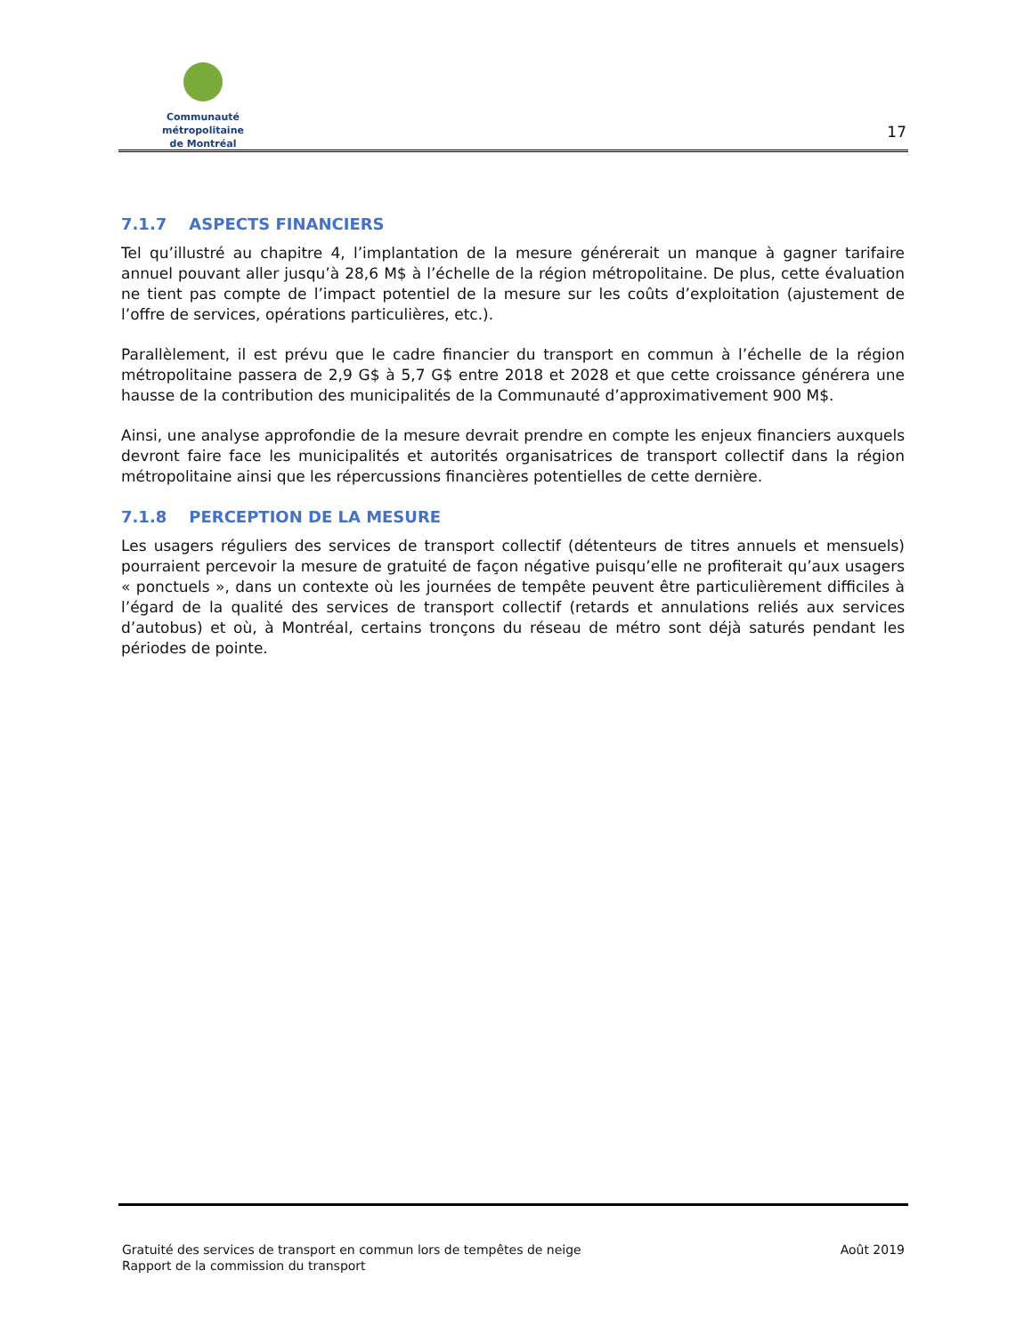Communauté métropolitaine
de Montréal
17
7.1.7 ASPECTS FINANCIERS
Tel qu’illustré au chapitre 4, l’implantation de la mesure générerait un manque à gagner tarifaire annuel pouvant aller jusqu’à 28,6 M$ à l’échelle de la région métropolitaine. De plus, cette évaluation ne tient pas compte de l’impact potentiel de la mesure sur les coûts d’exploitation (ajustement de l’offre de services, opérations particulières, etc.).
Parallèlement, il est prévu que le cadre financier du transport en commun à l’échelle de la région métropolitaine passera de 2,9 G$ à 5,7 G$ entre 2018 et 2028 et que cette croissance générera une hausse de la contribution des municipalités de la Communauté d’approximativement 900 M$.
Ainsi, une analyse approfondie de la mesure devrait prendre en compte les enjeux financiers auxquels devront faire face les municipalités et autorités organisatrices de transport collectif dans la région métropolitaine ainsi que les répercussions financières potentielles de cette dernière.
7.1.8 PERCEPTION DE LA MESURE
Les usagers réguliers des services de transport collectif (détenteurs de titres annuels et mensuels) pourraient percevoir la mesure de gratuité de façon négative puisqu’elle ne profiterait qu’aux usagers « ponctuels », dans un contexte où les journées de tempête peuvent être particulièrement difficiles à l’égard de la qualité des services de transport collectif (retards et annulations reliés aux services d’autobus) et où, à Montréal, certains tronçons du réseau de métro sont déjà saturés pendant les périodes de pointe.
Gratuité des services de transport en commun lors de tempêtes de neige
Rapport de la commission du transport
Août 2019